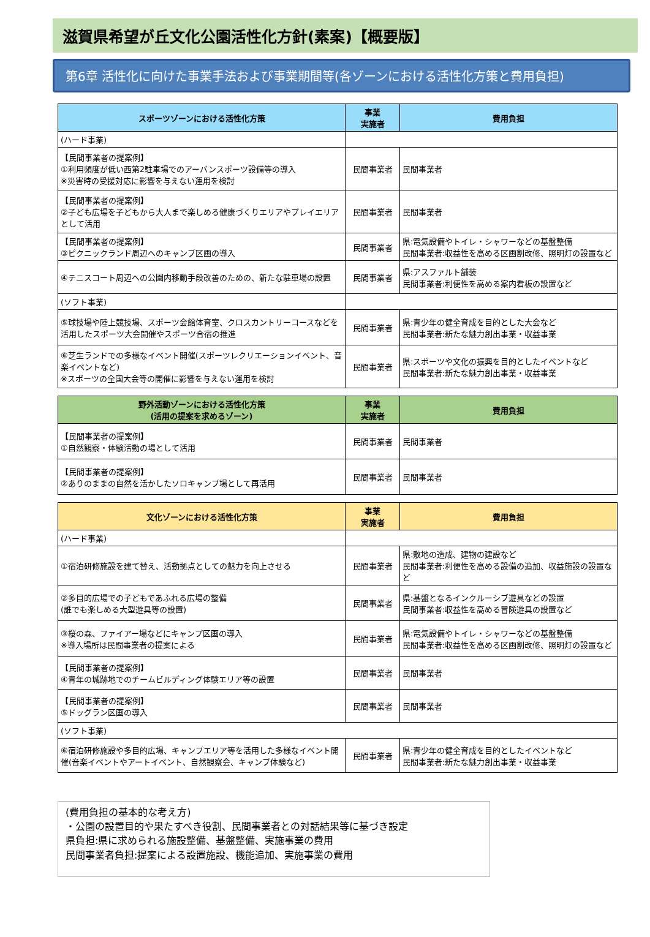滋賀県希望が丘文化公園活性化方針(素案)【概要版】
第6章 活性化に向けた事業手法および事業期間等(各ゾーンにおける活性化方策と費用負担)
| スポーツゾーンにおける活性化方策 | 事業 実施者 | 費用負担 |
| --- | --- | --- |
| (ハード事業) | | |
| 【民間事業者の提案例】 ①利用頻度が低い西第2駐車場でのアーバンスポーツ設備等の導入 ※災害時の受援対応に影響を与えない運用を検討 | 民間事業者 | 民間事業者 |
| 【民間事業者の提案例】 ②子ども広場を子どもから大人まで楽しめる健康づくりエリアやプレイエリアとして活用 | 民間事業者 | 民間事業者 |
| 【民間事業者の提案例】 ③ピクニックランド周辺へのキャンプ区画の導入 | 民間事業者 | 県:電気設備やトイレ・シャワーなどの基盤整備 民間事業者:収益性を高める区画割改修、照明灯の設置など |
| ④テニスコート周辺への公園内移動手段改善のための、新たな駐車場の設置 | 民間事業者 | 県:アスファルト舗装 民間事業者:利便性を高める案内看板の設置など |
| (ソフト事業) | | |
| ⑤球技場や陸上競技場、スポーツ会館体育室、クロスカントリーコースなどを活用したスポーツ大会開催やスポーツ合宿の推進 | 民間事業者 | 県:青少年の健全育成を目的とした大会など 民間事業者:新たな魅力創出事業・収益事業 |
| ⑥芝生ランドでの多様なイベント開催(スポーツレクリエーションイベント、音楽イベントなど) ※スポーツの全国大会等の開催に影響を与えない運用を検討 | 民間事業者 | 県:スポーツや文化の振興を目的としたイベントなど 民間事業者:新たな魅力創出事業・収益事業 |
| 野外活動ゾーンにおける活性化方策 (活用の提案を求めるゾーン) | 事業 実施者 | 費用負担 |
| --- | --- | --- |
| 【民間事業者の提案例】 ①自然観察・体験活動の場として活用 | 民間事業者 | 民間事業者 |
| 【民間事業者の提案例】 ②ありのままの自然を活かしたソロキャンプ場として再活用 | 民間事業者 | 民間事業者 |
| 文化ゾーンにおける活性化方策 | 事業 実施者 | 費用負担 |
| --- | --- | --- |
| (ハード事業) | | |
| ①宿泊研修施設を建て替え、活動拠点としての魅力を向上させる | 民間事業者 | 県:敷地の造成、建物の建設など 民間事業者:利便性を高める設備の追加、収益施設の設置など |
| ②多目的広場での子どもであふれる広場の整備 (誰でも楽しめる大型遊具等の設置) | 民間事業者 | 県:基盤となるインクルーシブ遊具などの設置 民間事業者:収益性を高める冒険遊具の設置など |
| ③桜の森、ファイアー場などにキャンプ区画の導入 ※導入場所は民間事業者の提案による | 民間事業者 | 県:電気設備やトイレ・シャワーなどの基盤整備 民間事業者:収益性を高める区画割改修、照明灯の設置など |
| 【民間事業者の提案例】 ④青年の城跡地でのチームビルディング体験エリア等の設置 | 民間事業者 | 民間事業者 |
| 【民間事業者の提案例】 ⑤ドッグラン区画の導入 | 民間事業者 | 民間事業者 |
| (ソフト事業) | | |
| ⑥宿泊研修施設や多目的広場、キャンプエリア等を活用した多様なイベント開催(音楽イベントやアートイベント、自然観察会、キャンプ体験など) | 民間事業者 | 県:青少年の健全育成を目的としたイベントなど 民間事業者:新たな魅力創出事業・収益事業 |
(費用負担の基本的な考え方)
・公園の設置目的や果たすべき役割、民間事業者との対話結果等に基づき設定
県負担:県に求められる施設整備、基盤整備、実施事業の費用
民間事業者負担:提案による設置施設、機能追加、実施事業の費用